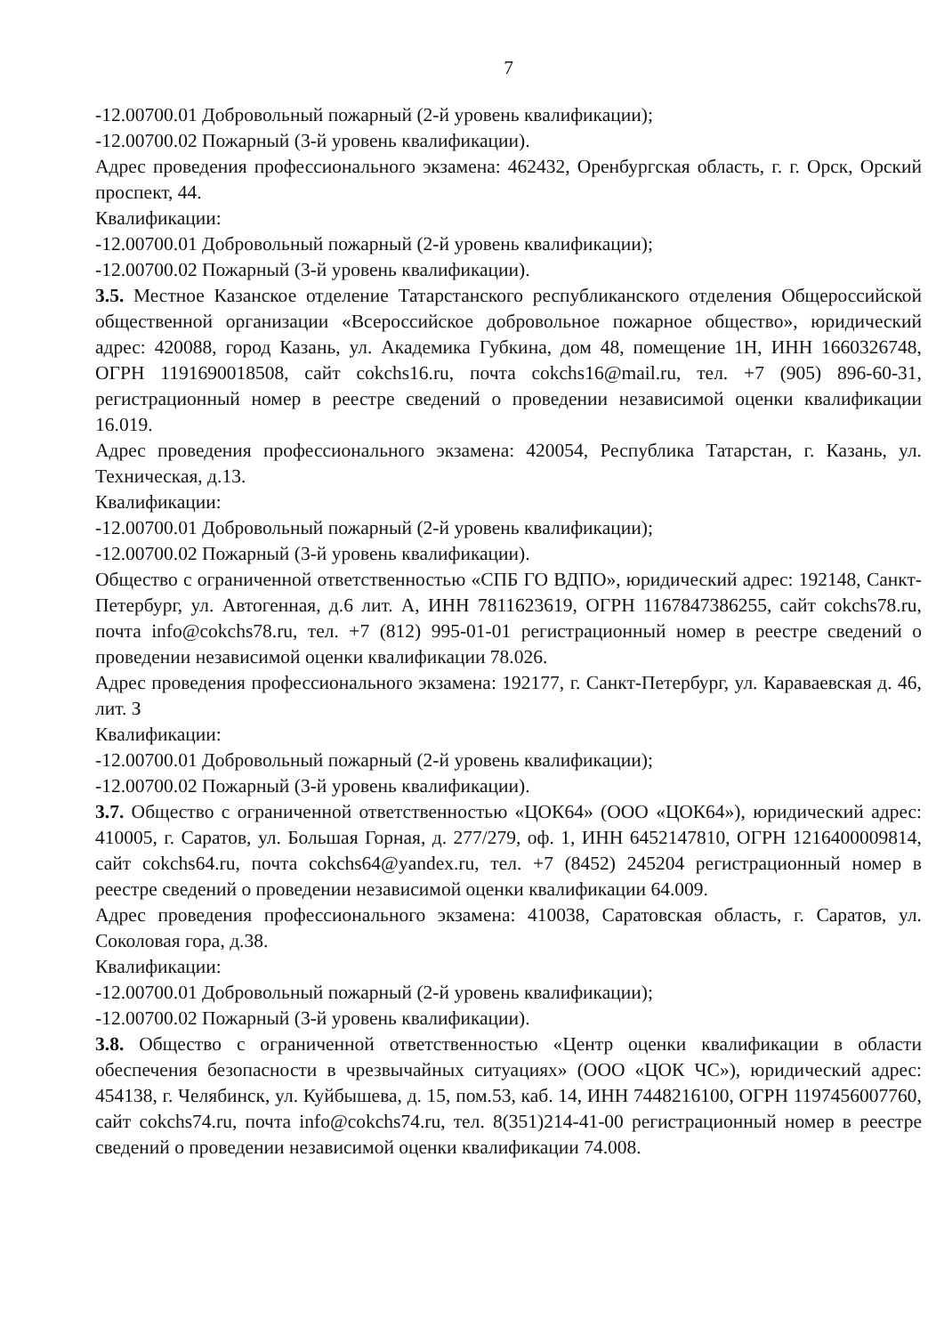7
-12.00700.01 Добровольный пожарный (2-й уровень квалификации);
-12.00700.02 Пожарный (3-й уровень квалификации).
Адрес проведения профессионального экзамена: 462432, Оренбургская область, г. г. Орск, Орский проспект, 44.
Квалификации:
-12.00700.01 Добровольный пожарный (2-й уровень квалификации);
-12.00700.02 Пожарный (3-й уровень квалификации).
3.5. Местное Казанское отделение Татарстанского республиканского отделения Общероссийской общественной организации «Всероссийское добровольное пожарное общество», юридический адрес: 420088, город Казань, ул. Академика Губкина, дом 48, помещение 1Н, ИНН 1660326748, ОГРН 1191690018508, сайт cokchs16.ru, почта cokchs16@mail.ru, тел. +7 (905) 896-60-31, регистрационный номер в реестре сведений о проведении независимой оценки квалификации 16.019.
Адрес проведения профессионального экзамена: 420054, Республика Татарстан, г. Казань, ул. Техническая, д.13.
Квалификации:
-12.00700.01 Добровольный пожарный (2-й уровень квалификации);
-12.00700.02 Пожарный (3-й уровень квалификации).
Общество с ограниченной ответственностью «СПБ ГО ВДПО», юридический адрес: 192148, Санкт-Петербург, ул. Автогенная, д.6 лит. А, ИНН 7811623619, ОГРН 1167847386255, сайт cokchs78.ru, почта info@cokchs78.ru, тел. +7 (812) 995-01-01 регистрационный номер в реестре сведений о проведении независимой оценки квалификации 78.026.
Адрес проведения профессионального экзамена: 192177, г. Санкт-Петербург, ул. Караваевская д. 46, лит. З
Квалификации:
-12.00700.01 Добровольный пожарный (2-й уровень квалификации);
-12.00700.02 Пожарный (3-й уровень квалификации).
3.7. Общество с ограниченной ответственностью «ЦОК64» (ООО «ЦОК64»), юридический адрес: 410005, г. Саратов, ул. Большая Горная, д. 277/279, оф. 1, ИНН 6452147810, ОГРН 1216400009814, сайт cokchs64.ru, почта cokchs64@yandex.ru, тел. +7 (8452) 245204 регистрационный номер в реестре сведений о проведении независимой оценки квалификации 64.009.
Адрес проведения профессионального экзамена: 410038, Саратовская область, г. Саратов, ул. Соколовая гора, д.38.
Квалификации:
-12.00700.01 Добровольный пожарный (2-й уровень квалификации);
-12.00700.02 Пожарный (3-й уровень квалификации).
3.8. Общество с ограниченной ответственностью «Центр оценки квалификации в области обеспечения безопасности в чрезвычайных ситуациях» (ООО «ЦОК ЧС»), юридический адрес: 454138, г. Челябинск, ул. Куйбышева, д. 15, пом.53, каб. 14, ИНН 7448216100, ОГРН 1197456007760, сайт cokchs74.ru, почта info@cokchs74.ru, тел. 8(351)214-41-00 регистрационный номер в реестре сведений о проведении независимой оценки квалификации 74.008.